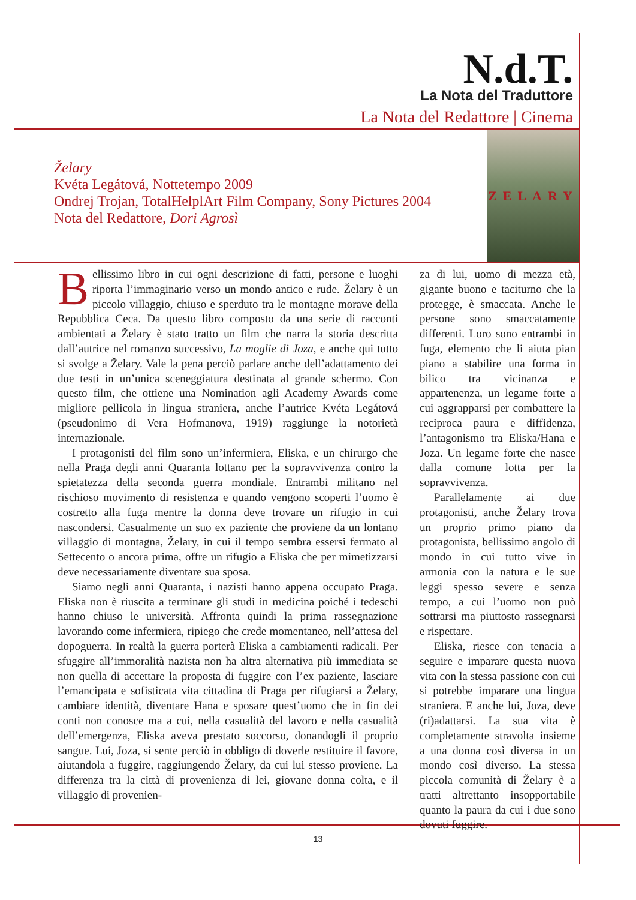N.d.T.
La Nota del Traduttore
La Nota del Redattore | Cinema
Želary
Kvéta Legátová, Nottetempo 2009
Ondrej Trojan, TotalHelplArt Film Company, Sony Pictures 2004
Nota del Redattore, Dori Agrosì
ZELARY
Bellissimo libro in cui ogni descrizione di fatti, persone e luoghi riporta l’immaginario verso un mondo antico e rude. Želary è un piccolo villaggio, chiuso e sperduto tra le montagne morave della Repubblica Ceca. Da questo libro composto da una serie di racconti ambientati a Želary è stato tratto un film che narra la storia descritta dall’autrice nel romanzo successivo, La moglie di Joza, e anche qui tutto si svolge a Želary. Vale la pena perciò parlare anche dell’adattamento dei due testi in un’unica sceneggiatura destinata al grande schermo. Con questo film, che ottiene una Nomination agli Academy Awards come migliore pellicola in lingua straniera, anche l’autrice Kvéta Legátová (pseudonimo di Vera Hofmanova, 1919) raggiunge la notorietà internazionale.
I protagonisti del film sono un’infermiera, Eliska, e un chirurgo che nella Praga degli anni Quaranta lottano per la sopravvivenza contro la spietatezza della seconda guerra mondiale. Entrambi militano nel rischioso movimento di resistenza e quando vengono scoperti l’uomo è costretto alla fuga mentre la donna deve trovare un rifugio in cui nascondersi. Casualmente un suo ex paziente che proviene da un lontano villaggio di montagna, Želary, in cui il tempo sembra essersi fermato al Settecento o ancora prima, offre un rifugio a Eliska che per mimetizzarsi deve necessariamente diventare sua sposa.
Siamo negli anni Quaranta, i nazisti hanno appena occupato Praga. Eliska non è riuscita a terminare gli studi in medicina poiché i tedeschi hanno chiuso le università. Affronta quindi la prima rassegnazione lavorando come infermiera, ripiego che crede momentaneo, nell’attesa del dopoguerra. In realtà la guerra porterà Eliska a cambiamenti radicali. Per sfuggire all’immoralità nazista non ha altra alternativa più immediata se non quella di accettare la proposta di fuggire con l’ex paziente, lasciare l’emancipata e sofisticata vita cittadina di Praga per rifugiarsi a Želary, cambiare identità, diventare Hana e sposare quest’uomo che in fin dei conti non conosce ma a cui, nella casualità del lavoro e nella casualità dell’emergenza, Eliska aveva prestato soccorso, donandogli il proprio sangue. Lui, Joza, si sente perciò in obbligo di doverle restituire il favore, aiutandola a fuggire, raggiungendo Želary, da cui lui stesso proviene. La differenza tra la città di provenienza di lei, giovane donna colta, e il villaggio di provenien-
za di lui, uomo di mezza età, gigante buono e taciturno che la protegge, è smaccata. Anche le persone sono smaccatamente differenti. Loro sono entrambi in fuga, elemento che li aiuta pian piano a stabilire una forma in bilico tra vicinanza e appartenenza, un legame forte a cui aggrapparsi per combattere la reciproca paura e diffidenza, l’antagonismo tra Eliska/Hana e Joza. Un legame forte che nasce dalla comune lotta per la sopravvivenza.
Parallelamente ai due protagonisti, anche Želary trova un proprio primo piano da protagonista, bellissimo angolo di mondo in cui tutto vive in armonia con la natura e le sue leggi spesso severe e senza tempo, a cui l’uomo non può sottrarsi ma piuttosto rassegnarsi e rispettare.
Eliska, riesce con tenacia a seguire e imparare questa nuova vita con la stessa passione con cui si potrebbe imparare una lingua straniera. E anche lui, Joza, deve (ri)adattarsi. La sua vita è completamente stravolta insieme a una donna così diversa in un mondo così diverso. La stessa piccola comunità di Želary è a tratti altrettanto insopportabile quanto la paura da cui i due sono dovuti fuggire.
13